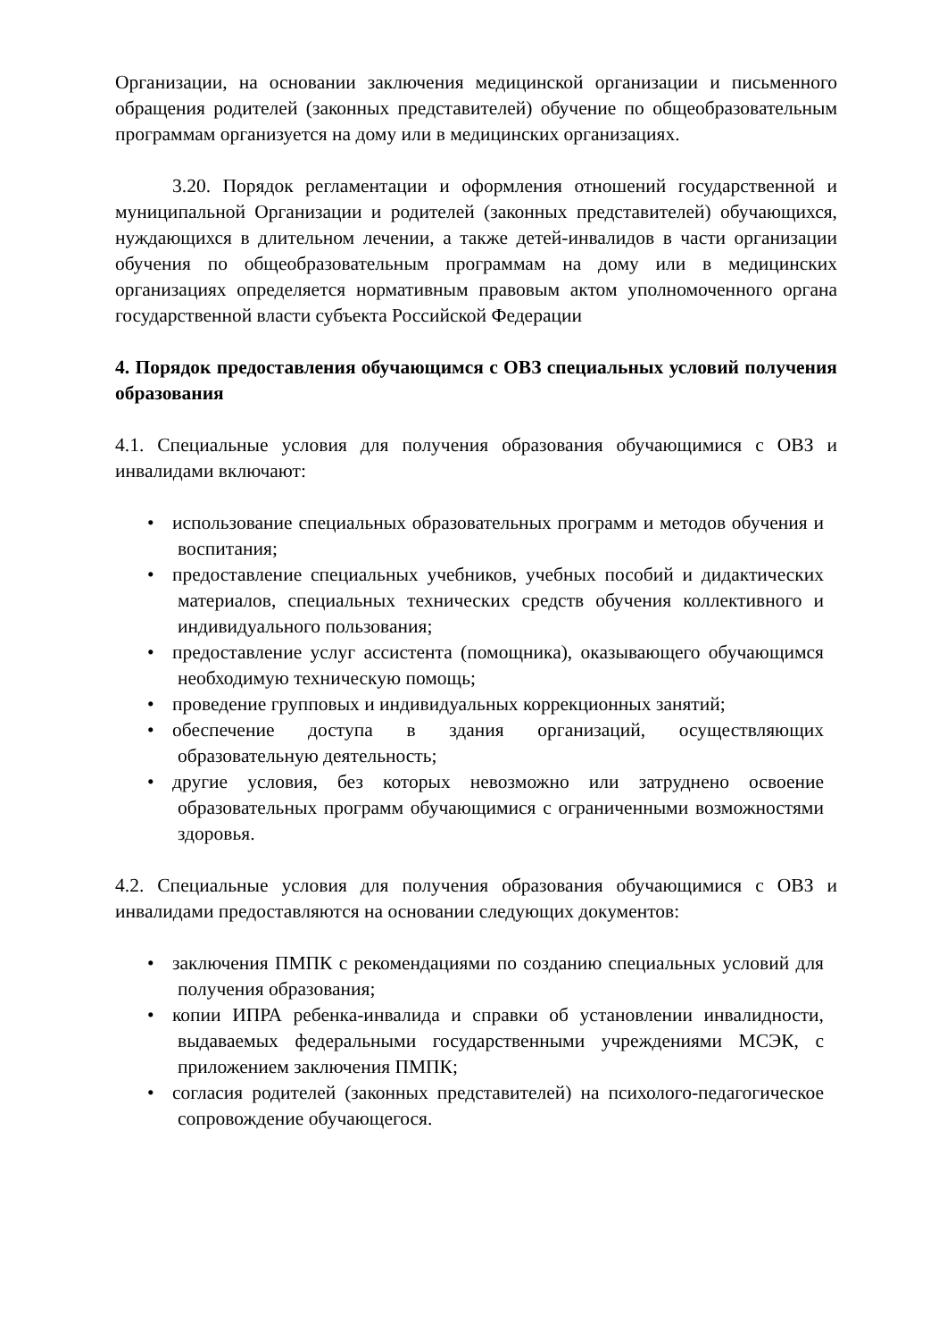Организации, на основании заключения медицинской организации и письменного обращения родителей (законных представителей) обучение по общеобразовательным программам организуется на дому или в медицинских организациях.
3.20. Порядок регламентации и оформления отношений государственной и муниципальной Организации и родителей (законных представителей) обучающихся, нуждающихся в длительном лечении, а также детей-инвалидов в части организации обучения по общеобразовательным программам на дому или в медицинских организациях определяется нормативным правовым актом уполномоченного органа государственной власти субъекта Российской Федерации
4. Порядок предоставления обучающимся с ОВЗ специальных условий получения образования
4.1. Специальные условия для получения образования обучающимися с ОВЗ и инвалидами включают:
• использование специальных образовательных программ и методов обучения и воспитания;
• предоставление специальных учебников, учебных пособий и дидактических материалов, специальных технических средств обучения коллективного и индивидуального пользования;
• предоставление услуг ассистента (помощника), оказывающего обучающимся необходимую техническую помощь;
• проведение групповых и индивидуальных коррекционных занятий;
• обеспечение доступа в здания организаций, осуществляющих образовательную деятельность;
• другие условия, без которых невозможно или затруднено освоение образовательных программ обучающимися с ограниченными возможностями здоровья.
4.2. Специальные условия для получения образования обучающимися с ОВЗ и инвалидами предоставляются на основании следующих документов:
• заключения ПМПК с рекомендациями по созданию специальных условий для получения образования;
• копии ИПРА ребенка-инвалида и справки об установлении инвалидности, выдаваемых федеральными государственными учреждениями МСЭК, с приложением заключения ПМПК;
• согласия родителей (законных представителей) на психолого-педагогическое сопровождение обучающегося.